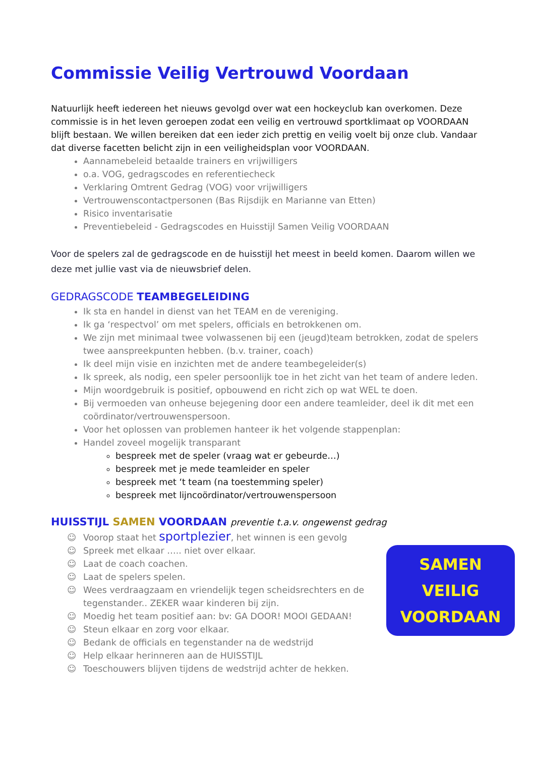Commissie Veilig Vertrouwd Voordaan
Natuurlijk heeft iedereen het nieuws gevolgd over wat een hockeyclub kan overkomen. Deze commissie is in het leven geroepen zodat een veilig en vertrouwd sportklimaat op VOORDAAN blijft bestaan. We willen bereiken dat een ieder zich prettig en veilig voelt bij onze club. Vandaar dat diverse facetten belicht zijn in een veiligheidsplan voor VOORDAAN.
Aannamebeleid betaalde trainers en vrijwilligers
o.a. VOG, gedragscodes en referentiecheck
Verklaring Omtrent Gedrag (VOG) voor vrijwilligers
Vertrouwenscontactpersonen (Bas Rijsdijk en Marianne van Etten)
Risico inventarisatie
Preventiebeleid - Gedragscodes en Huisstijl Samen Veilig VOORDAAN
Voor de spelers zal de gedragscode en de huisstijl het meest in beeld komen. Daarom willen we deze met jullie vast via de nieuwsbrief delen.
GEDRAGSCODE TEAMBEGELEIDING
Ik sta en handel in dienst van het TEAM en de vereniging.
Ik ga ‘respectvol’ om met spelers, officials en betrokkenen om.
We zijn met minimaal twee volwassenen bij een (jeugd)team betrokken, zodat de spelers twee aanspreekpunten hebben. (b.v. trainer, coach)
Ik deel mijn visie en inzichten met de andere teambegeleider(s)
Ik spreek, als nodig, een speler persoonlijk toe in het zicht van het team of andere leden.
Mijn woordgebruik is positief, opbouwend en richt zich op wat WEL te doen.
Bij vermoeden van onheuse bejegening door een andere teamleider, deel ik dit met een coördinator/vertrouwenspersoon.
Voor het oplossen van problemen hanteer ik het volgende stappenplan:
Handel zoveel mogelijk transparant
bespreek met de speler (vraag wat er gebeurde…)
bespreek met je mede teamleider en speler
bespreek met ‘t team (na toestemming speler)
bespreek met lijncoördinator/vertrouwenspersoon
HUISSTIJL SAMEN VOORDAAN preventie t.a.v. ongewenst gedrag
SAMEN
VEILIG
VOORDAAN
☺ Voorop staat het sportplezier, het winnen is een gevolg
☺ Spreek met elkaar ….. niet over elkaar.
☺ Laat de coach coachen.
☺ Laat de spelers spelen.
☺ Wees verdraagzaam en vriendelijk tegen scheidsrechters en de tegenstander.. ZEKER waar kinderen bij zijn.
☺ Moedig het team positief aan: bv: GA DOOR! MOOI GEDAAN!
☺ Steun elkaar en zorg voor elkaar.
☺ Bedank de officials en tegenstander na de wedstrijd
☺ Help elkaar herinneren aan de HUISSTIJL
☺ Toeschouwers blijven tijdens de wedstrijd achter de hekken.